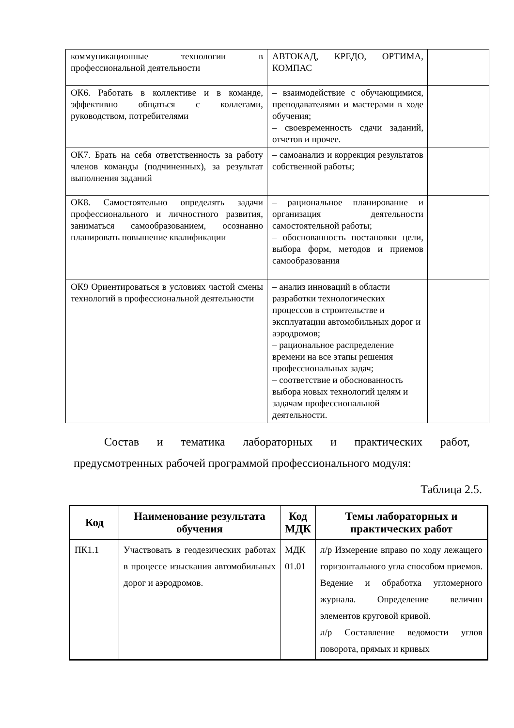| коммуникационные технологии в профессиональной деятельности | АВТОКАД, КРЕДО, ОРТИМА, КОМПАС | |
| ОК6. Работать в коллективе и в команде, эффективно общаться с коллегами, руководством, потребителями | – взаимодействие с обучающимися, преподавателями и мастерами в ходе обучения; – своевременность сдачи заданий, отчетов и прочее. | |
| ОК7. Брать на себя ответственность за работу членов команды (подчиненных), за результат выполнения заданий | – самоанализ и коррекция результатов собственной работы; | |
| ОК8. Самостоятельно определять задачи профессионального и личностного развития, заниматься самообразованием, осознанно планировать повышение квалификации | – рациональное планирование и организация деятельности самостоятельной работы; – обоснованность постановки цели, выбора форм, методов и приемов самообразования | |
| ОК9 Ориентироваться в условиях частой смены технологий в профессиональной деятельности | – анализ инноваций в области разработки технологических процессов в строительстве и эксплуатации автомобильных дорог и аэродромов; – рациональное распределение времени на все этапы решения профессиональных задач; – соответствие и обоснованность выбора новых технологий целям и задачам профессиональной деятельности. | |
Состав и тематика лабораторных и практических работ, предусмотренных рабочей программой профессионального модуля:
Таблица 2.5.
| Код | Наименование результата обучения | Код МДК | Темы лабораторных и практических работ |
| --- | --- | --- | --- |
| ПК1.1 | Участвовать в геодезических работах в процессе изыскания автомобильных дорог и аэродромов. | МДК 01.01 | л/р Измерение вправо по ходу лежащего горизонтального угла способом приемов. Ведение и обработка угломерного журнала. Определение величин элементов круговой кривой. л/р Составление ведомости углов поворота, прямых и кривых |